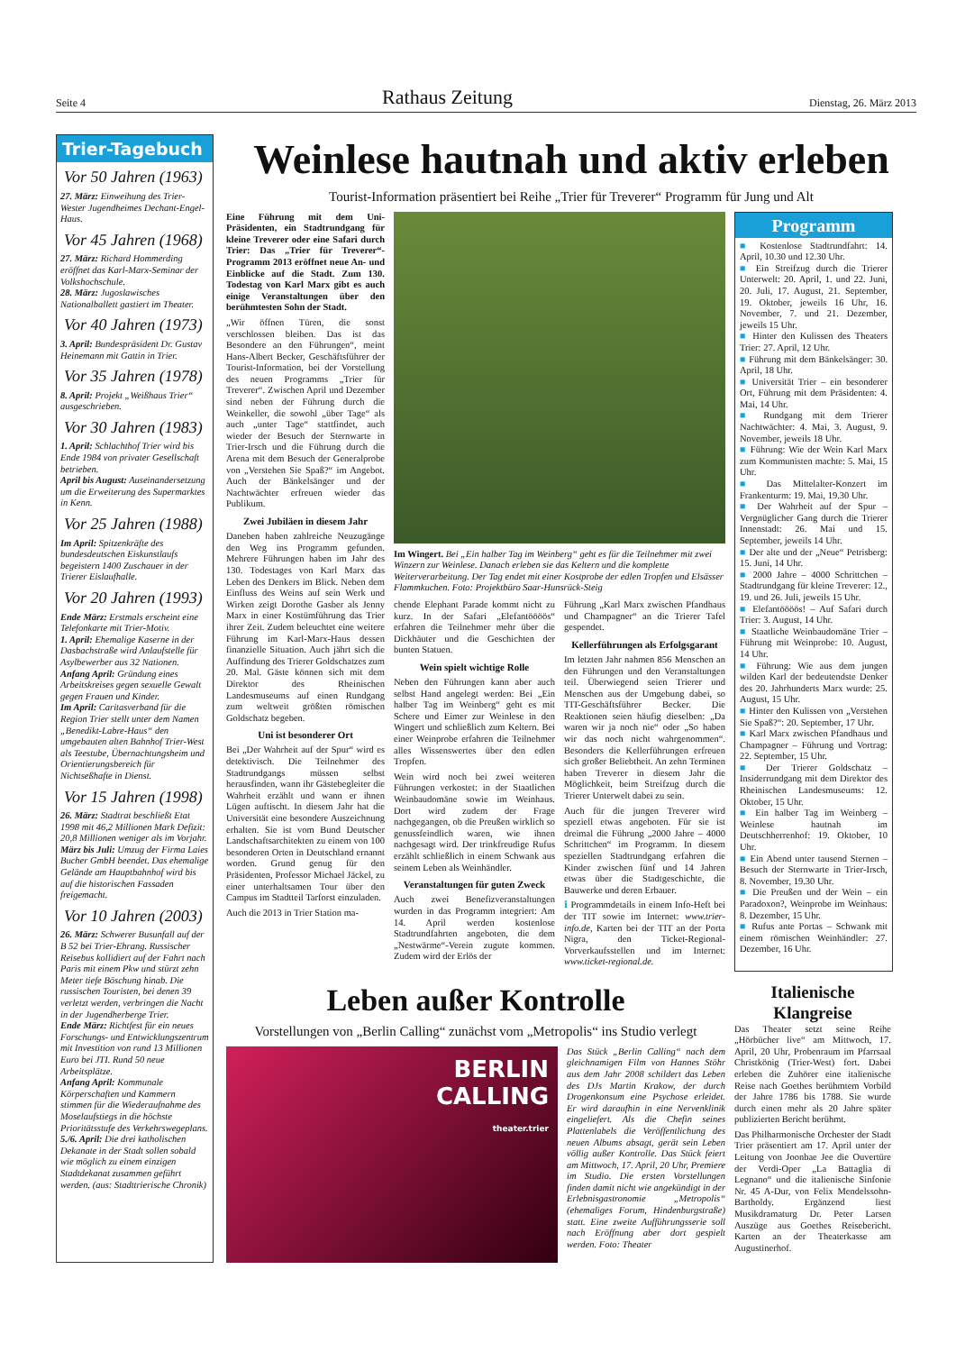Seite 4 Rathaus Zeitung Dienstag, 26. März 2013
Trier-Tagebuch
Vor 50 Jahren (1963)
27. März: Einweihung des Trier-Wester Jugendheimes Dechant-Engel-Haus.
Vor 45 Jahren (1968)
27. März: Richard Hommerding eröffnet das Karl-Marx-Seminar der Volkshochschule.
28. März: Jugoslawisches Nationalballett gastiert im Theater.
Vor 40 Jahren (1973)
3. April: Bundespräsident Dr. Gustav Heinemann mit Gattin in Trier.
Vor 35 Jahren (1978)
8. April: Projekt „Weißhaus Trier“ ausgeschrieben.
Vor 30 Jahren (1983)
1. April: Schlachthof Trier wird bis Ende 1984 von privater Gesellschaft betrieben.
April bis August: Auseinandersetzung um die Erweiterung des Supermarktes in Kenn.
Vor 25 Jahren (1988)
Im April: Spitzenkräfte des bundesdeutschen Eiskunstlaufs begeistern 1400 Zuschauer in der Trierer Eislaufhalle.
Vor 20 Jahren (1993)
Ende März: Erstmals erscheint eine Telefonkarte mit Trier-Motiv.
1. April: Ehemalige Kaserne in der Dasbachstraße wird Anlaufstelle für Asylbewerber aus 32 Nationen.
Anfang April: Gründung eines Arbeitskreises gegen sexuelle Gewalt gegen Frauen und Kinder.
Im April: Caritasverband für die Region Trier stellt unter dem Namen „Benedikt-Labre-Haus“ den umgebauten alten Bahnhof Trier-West als Teestube, Übernachtungsheim und Orientierungsbereich für Nichtseßhafte in Dienst.
Vor 15 Jahren (1998)
26. März: Stadtrat beschließt Etat 1998 mit 46,2 Millionen Mark Defizit: 20,8 Millionen weniger als im Vorjahr.
März bis Juli: Umzug der Firma Laies Bucher GmbH beendet. Das ehemalige Gelände am Hauptbahnhof wird bis auf die historischen Fassaden freigemacht.
Vor 10 Jahren (2003)
26. März: Schwerer Busunfall auf der B 52 bei Trier-Ehrang. Russischer Reisebus kollidiert auf der Fahrt nach Paris mit einem Pkw und stürzt zehn Meter tiefe Böschung hinab. Die russischen Touristen, bei denen 39 verletzt werden, verbringen die Nacht in der Jugendherberge Trier.
Ende März: Richtfest für ein neues Forschungs- und Entwicklungszentrum mit Investition von rund 13 Millionen Euro bei JTI. Rund 50 neue Arbeitsplätze.
Anfang April: Kommunale Körperschaften und Kammern stimmen für die Wiederaufnahme des Moselaufstiegs in die höchste Prioritätsstufe des Verkehrswegeplans.
5./6. April: Die drei katholischen Dekanate in der Stadt sollen sobald wie möglich zu einem einzigen Stadtdekanat zusammen geführt werden. (aus: Stadttrierische Chronik)
Weinlese hautnah und aktiv erleben
Tourist-Information präsentiert bei Reihe „Trier für Treverer“ Programm für Jung und Alt
Eine Führung mit dem Uni-Präsidenten, ein Stadtrundgang für kleine Treverer oder eine Safari durch Trier: Das „Trier für Treverer“-Programm 2013 eröffnet neue An- und Einblicke auf die Stadt. Zum 130. Todestag von Karl Marx gibt es auch einige Veranstaltungen über den berühmtesten Sohn der Stadt.
„Wir öffnen Türen, die sonst verschlossen bleiben. Das ist das Besondere an den Führungen“, meint Hans-Albert Becker, Geschäftsführer der Tourist-Information, bei der Vorstellung des neuen Programms „Trier für Treverer“. Zwischen April und Dezember sind neben der Führung durch die Weinkeller, die sowohl „über Tage“ als auch „unter Tage“ stattfindet, auch wieder der Besuch der Sternwarte in Trier-Irsch und die Führung durch die Arena mit dem Besuch der Generalprobe von „Verstehen Sie Spaß?“ im Angebot. Auch der Bänkelsänger und der Nachtwächter erfreuen wieder das Publikum.
Zwei Jubiläen in diesem Jahr
Daneben haben zahlreiche Neuzugänge den Weg ins Programm gefunden. Mehrere Führungen haben im Jahr des 130. Todestages von Karl Marx das Leben des Denkers im Blick. Neben dem Einfluss des Weins auf sein Werk und Wirken zeigt Dorothe Gasber als Jenny Marx in einer Kostümführung das Trier ihrer Zeit. Zudem beleuchtet eine weitere Führung im Karl-Marx-Haus dessen finanzielle Situation. Auch jährt sich die Auffindung des Trierer Goldschatzes zum 20. Mal. Gäste können sich mit dem Direktor des Rheinischen Landesmuseums auf einen Rundgang zum weltweit größten römischen Goldschatz begeben.
Uni ist besonderer Ort
Bei „Der Wahrheit auf der Spur“ wird es detektivisch. Die Teilnehmer des Stadtrundgangs müssen selbst herausfinden, wann ihr Gästebegleiter die Wahrheit erzählt und wann er ihnen Lügen auftischt. In diesem Jahr hat die Universität eine besondere Auszeichnung erhalten. Sie ist vom Bund Deutscher Landschaftsarchitekten zu einem von 100 besonderen Orten in Deutschland ernannt worden. Grund genug für den Präsidenten, Professor Michael Jäckel, zu einer unterhaltsamen Tour über den Campus im Stadtteil Tarforst einzuladen.
Auch die 2013 in Trier Station ma-
Im Wingert. Bei „Ein halber Tag im Weinberg“ geht es für die Teilnehmer mit zwei Winzern zur Weinlese. Danach erleben sie das Keltern und die komplette Weiterverarbeitung. Der Tag endet mit einer Kostprobe der edlen Tropfen und Elsässer Flammkuchen. Foto: Projektbüro Saar-Hunsrück-Steig
chende Elephant Parade kommt nicht zu kurz. In der Safari „Elefantöööös“ erfahren die Teilnehmer mehr über die Dickhäuter und die Geschichten der bunten Statuen.
Wein spielt wichtige Rolle
Neben den Führungen kann aber auch selbst Hand angelegt werden: Bei „Ein halber Tag im Weinberg“ geht es mit Schere und Eimer zur Weinlese in den Wingert und schließlich zum Keltern. Bei einer Weinprobe erfahren die Teilnehmer alles Wissenswertes über den edlen Tropfen.
Wein wird noch bei zwei weiteren Führungen verkostet: in der Staatlichen Weinbaudomäne sowie im Weinhaus. Dort wird zudem der Frage nachgegangen, ob die Preußen wirklich so genussfeindlich waren, wie ihnen nachgesagt wird. Der trinkfreudige Rufus erzählt schließlich in einem Schwank aus seinem Leben als Weinhändler.
Veranstaltungen für guten Zweck
Auch zwei Benefizveranstaltungen wurden in das Programm integriert: Am 14. April werden kostenlose Stadtrundfahrten angeboten, die dem „Nestwärme“-Verein zugute kommen. Zudem wird der Erlös der
Führung „Karl Marx zwischen Pfandhaus und Champagner“ an die Trierer Tafel gespendet.
Kellerführungen als Erfolgsgarant
Im letzten Jahr nahmen 856 Menschen an den Führungen und den Veranstaltungen teil. Überwiegend seien Trierer und Menschen aus der Umgebung dabei, so TIT-Geschäftsführer Becker. Die Reaktionen seien häufig dieselben: „Da waren wir ja noch nie“ oder „So haben wir das noch nicht wahrgenommen“. Besonders die Kellerführungen erfreuen sich großer Beliebtheit. An zehn Terminen haben Treverer in diesem Jahr die Möglichkeit, beim Streifzug durch die Trierer Unterwelt dabei zu sein.
Auch für die jungen Treverer wird speziell etwas angeboten. Für sie ist dreimal die Führung „2000 Jahre – 4000 Schrittchen“ im Programm. In diesem speziellen Stadtrundgang erfahren die Kinder zwischen fünf und 14 Jahren etwas über die Stadtgeschichte, die Bauwerke und deren Erbauer.
ℹ Programmdetails in einem Info-Heft bei der TIT sowie im Internet: www.trier-info.de, Karten bei der TIT an der Porta Nigra, den Ticket-Regional-Vorverkaufsstellen und im Internet: www.ticket-regional.de.
Programm
■ Kostenlose Stadtrundfahrt: 14. April, 10.30 und 12.30 Uhr.
■ Ein Streifzug durch die Trierer Unterwelt: 20. April, 1. und 22. Juni, 20. Juli, 17. August, 21. September, 19. Oktober, jeweils 16 Uhr, 16. November, 7. und 21. Dezember, jeweils 15 Uhr.
■ Hinter den Kulissen des Theaters Trier: 27. April, 12 Uhr.
■ Führung mit dem Bänkelsänger: 30. April, 18 Uhr.
■ Universität Trier – ein besonderer Ort, Führung mit dem Präsidenten: 4. Mai, 14 Uhr.
■ Rundgang mit dem Trierer Nachtwächter: 4. Mai, 3. August, 9. November, jeweils 18 Uhr.
■ Führung: Wie der Wein Karl Marx zum Kommunisten machte: 5. Mai, 15 Uhr.
■ Das Mittelalter-Konzert im Frankenturm: 19. Mai, 19.30 Uhr.
■ Der Wahrheit auf der Spur – Vergnüglicher Gang durch die Trierer Innenstadt: 26. Mai und 15. September, jeweils 14 Uhr.
■ Der alte und der „Neue“ Petrisberg: 15. Juni, 14 Uhr.
■ 2000 Jahre – 4000 Schrittchen – Stadtrundgang für kleine Treverer: 12., 19. und 26. Juli, jeweils 15 Uhr.
■ Elefantöööös! – Auf Safari durch Trier: 3. August, 14 Uhr.
■ Staatliche Weinbaudomäne Trier – Führung mit Weinprobe: 10. August, 14 Uhr.
■ Führung: Wie aus dem jungen wilden Karl der bedeutendste Denker des 20. Jahrhunderts Marx wurde: 25. August, 15 Uhr.
■ Hinter den Kulissen von „Verstehen Sie Spaß?“: 20. September, 17 Uhr.
■ Karl Marx zwischen Pfandhaus und Champagner – Führung und Vortrag: 22. September, 15 Uhr.
■ Der Trierer Goldschatz – Insiderrundgang mit dem Direktor des Rheinischen Landesmuseums: 12. Oktober, 15 Uhr.
■ Ein halber Tag im Weinberg – Weinlese hautnah im Deutschherrenhof: 19. Oktober, 10 Uhr.
■ Ein Abend unter tausend Sternen – Besuch der Sternwarte in Trier-Irsch, 8. November, 19.30 Uhr.
■ Die Preußen und der Wein – ein Paradoxon?, Weinprobe im Weinhaus: 8. Dezember, 15 Uhr.
■ Rufus ante Portas – Schwank mit einem römischen Weinhändler: 27. Dezember, 16 Uhr.
Leben außer Kontrolle
Vorstellungen von „Berlin Calling“ zunächst vom „Metropolis“ ins Studio verlegt
BERLIN
CALLING
theater.trier
Das Stück „Berlin Calling“ nach dem gleichnamigen Film von Hannes Stöhr aus dem Jahr 2008 schildert das Leben des DJs Martin Krakow, der durch Drogenkonsum eine Psychose erleidet. Er wird daraufhin in eine Nervenklinik eingeliefert. Als die Chefin seines Plattenlabels die Veröffentlichung des neuen Albums absagt, gerät sein Leben völlig außer Kontrolle. Das Stück feiert am Mittwoch, 17. April, 20 Uhr, Premiere im Studio. Die ersten Vorstellungen finden damit nicht wie angekündigt in der Erlebnisgastronomie „Metropolis“ (ehemaliges Forum, Hindenburgstraße) statt. Eine zweite Aufführungsserie soll nach Eröffnung aber dort gespielt werden. Foto: Theater
Italienische Klangreise
Das Theater setzt seine Reihe „Hörbücher live“ am Mittwoch, 17. April, 20 Uhr, Probenraum im Pfarrsaal Christkönig (Trier-West) fort. Dabei erleben die Zuhörer eine italienische Reise nach Goethes berühmtem Vorbild der Jahre 1786 bis 1788. Sie wurde durch einen mehr als 20 Jahre später publizierten Bericht berühmt.
Das Philharmonische Orchester der Stadt Trier präsentiert am 17. April unter der Leitung von Joonbae Jee die Ouvertüre der Verdi-Oper „La Battaglia di Legnano“ und die italienische Sinfonie Nr. 45 A-Dur, von Felix Mendelssohn-Bartholdy. Ergänzend liest Musikdramaturg Dr. Peter Larsen Auszüge aus Goethes Reisebericht. Karten an der Theaterkasse am Augustinerhof.